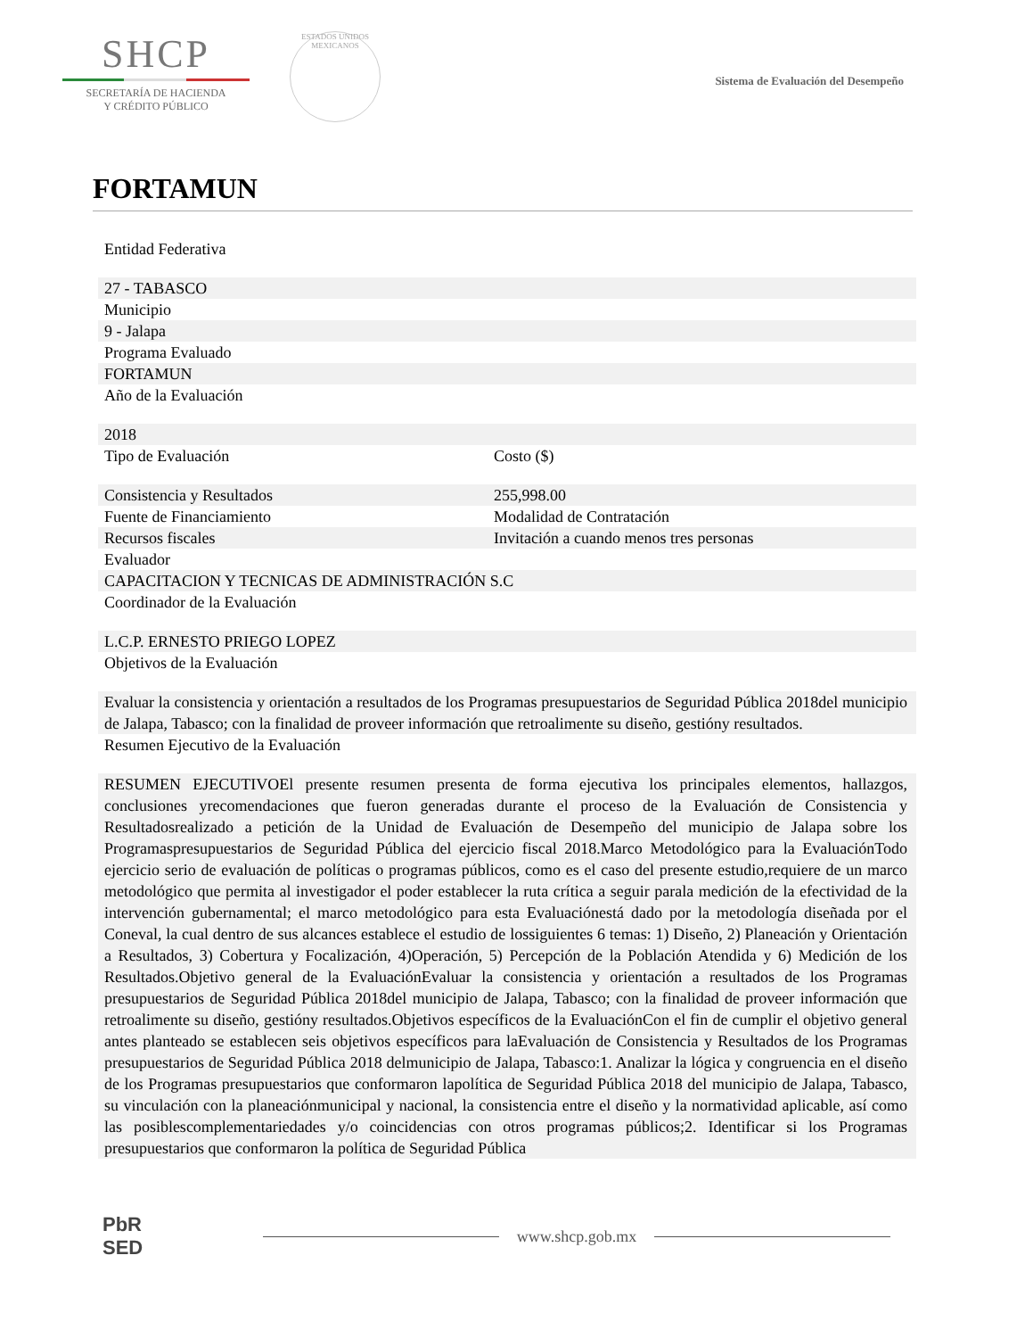SHCP
SECRETARÍA DE HACIENDA
Y CRÉDITO PÚBLICO
ESTADOS UNIDOS MEXICANOS
Sistema de Evaluación del Desempeño
FORTAMUN
Entidad Federativa
27 - TABASCO
Municipio
9 - Jalapa
Programa Evaluado
FORTAMUN
Año de la Evaluación
2018
Tipo de Evaluación Costo ($)
Consistencia y Resultados 255,998.00
Fuente de Financiamiento Modalidad de Contratación
Recursos fiscales Invitación a cuando menos tres personas
Evaluador
CAPACITACION Y TECNICAS DE ADMINISTRACIÓN S.C
Coordinador de la Evaluación
L.C.P. ERNESTO PRIEGO LOPEZ
Objetivos de la Evaluación
Evaluar la consistencia y orientación a resultados de los Programas presupuestarios de Seguridad Pública 2018del municipio de Jalapa, Tabasco; con la finalidad de proveer información que retroalimente su diseño, gestióny resultados.
Resumen Ejecutivo de la Evaluación
RESUMEN EJECUTIVOEl presente resumen presenta de forma ejecutiva los principales elementos, hallazgos, conclusiones yrecomendaciones que fueron generadas durante el proceso de la Evaluación de Consistencia y Resultadosrealizado a petición de la Unidad de Evaluación de Desempeño del municipio de Jalapa sobre los Programaspresupuestarios de Seguridad Pública del ejercicio fiscal 2018.Marco Metodológico para la EvaluaciónTodo ejercicio serio de evaluación de políticas o programas públicos, como es el caso del presente estudio,requiere de un marco metodológico que permita al investigador el poder establecer la ruta crítica a seguir parala medición de la efectividad de la intervención gubernamental; el marco metodológico para esta Evaluaciónestá dado por la metodología diseñada por el Coneval, la cual dentro de sus alcances establece el estudio de lossiguientes 6 temas: 1) Diseño, 2) Planeación y Orientación a Resultados, 3) Cobertura y Focalización, 4)Operación, 5) Percepción de la Población Atendida y 6) Medición de los Resultados.Objetivo general de la EvaluaciónEvaluar la consistencia y orientación a resultados de los Programas presupuestarios de Seguridad Pública 2018del municipio de Jalapa, Tabasco; con la finalidad de proveer información que retroalimente su diseño, gestióny resultados.Objetivos específicos de la EvaluaciónCon el fin de cumplir el objetivo general antes planteado se establecen seis objetivos específicos para laEvaluación de Consistencia y Resultados de los Programas presupuestarios de Seguridad Pública 2018 delmunicipio de Jalapa, Tabasco:1. Analizar la lógica y congruencia en el diseño de los Programas presupuestarios que conformaron lapolítica de Seguridad Pública 2018 del municipio de Jalapa, Tabasco, su vinculación con la planeaciónmunicipal y nacional, la consistencia entre el diseño y la normatividad aplicable, así como las posiblescomplementariedades y/o coincidencias con otros programas públicos;2. Identificar si los Programas presupuestarios que conformaron la política de Seguridad Pública
PbR
SED
www.shcp.gob.mx